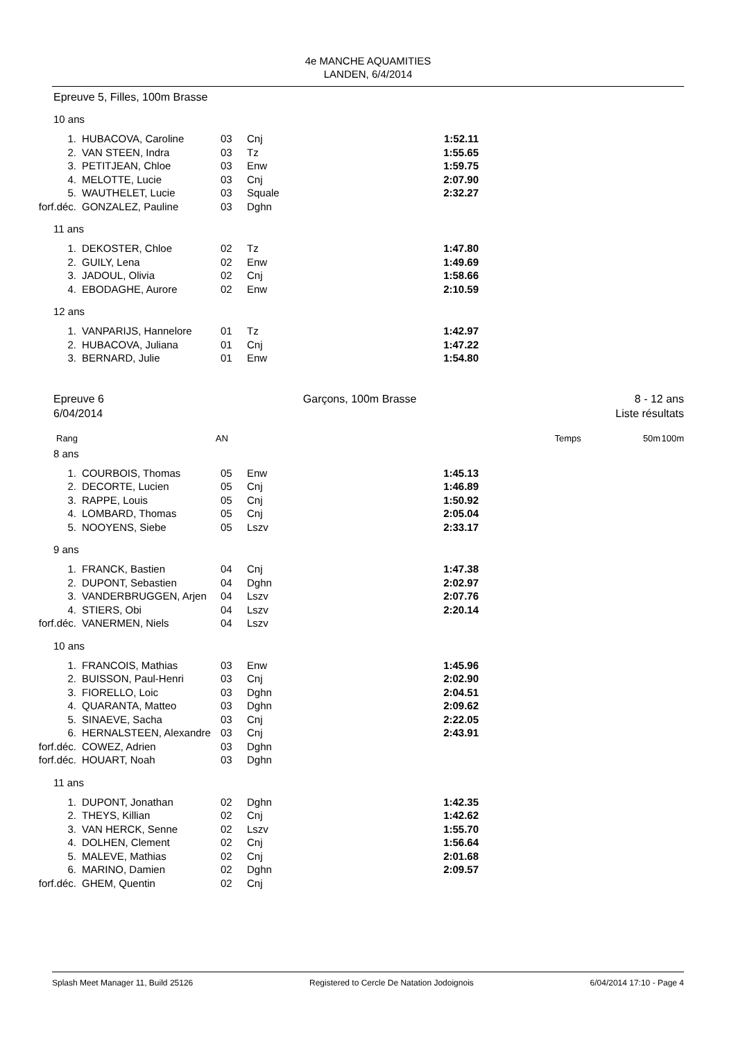4e MANCHE AQUAMITIES
LANDEN, 6/4/2014
Epreuve 5, Filles, 100m Brasse
10 ans
| 1. | HUBACOVA, Caroline | 03 | Cnj | 1:52.11 |
| 2. | VAN STEEN, Indra | 03 | Tz | 1:55.65 |
| 3. | PETITJEAN, Chloe | 03 | Enw | 1:59.75 |
| 4. | MELOTTE, Lucie | 03 | Cnj | 2:07.90 |
| 5. | WAUTHELET, Lucie | 03 | Squale | 2:32.27 |
| forf.déc. | GONZALEZ, Pauline | 03 | Dghn | |
11 ans
| 1. | DEKOSTER, Chloe | 02 | Tz | 1:47.80 |
| 2. | GUILY, Lena | 02 | Enw | 1:49.69 |
| 3. | JADOUL, Olivia | 02 | Cnj | 1:58.66 |
| 4. | EBODAGHE, Aurore | 02 | Enw | 2:10.59 |
12 ans
| 1. | VANPARIJS, Hannelore | 01 | Tz | 1:42.97 |
| 2. | HUBACOVA, Juliana | 01 | Cnj | 1:47.22 |
| 3. | BERNARD, Julie | 01 | Enw | 1:54.80 |
Epreuve 6
6/04/2014
Garçons, 100m Brasse 8 - 12 ans
Liste résultats
Rang AN Temps 50m 100m
8 ans
| 1. | COURBOIS, Thomas | 05 | Enw | 1:45.13 |
| 2. | DECORTE, Lucien | 05 | Cnj | 1:46.89 |
| 3. | RAPPE, Louis | 05 | Cnj | 1:50.92 |
| 4. | LOMBARD, Thomas | 05 | Cnj | 2:05.04 |
| 5. | NOOYENS, Siebe | 05 | Lszv | 2:33.17 |
9 ans
| 1. | FRANCK, Bastien | 04 | Cnj | 1:47.38 |
| 2. | DUPONT, Sebastien | 04 | Dghn | 2:02.97 |
| 3. | VANDERBRUGGEN, Arjen | 04 | Lszv | 2:07.76 |
| 4. | STIERS, Obi | 04 | Lszv | 2:20.14 |
| forf.déc. | VANERMEN, Niels | 04 | Lszv | |
10 ans
| 1. | FRANCOIS, Mathias | 03 | Enw | 1:45.96 |
| 2. | BUISSON, Paul-Henri | 03 | Cnj | 2:02.90 |
| 3. | FIORELLO, Loic | 03 | Dghn | 2:04.51 |
| 4. | QUARANTA, Matteo | 03 | Dghn | 2:09.62 |
| 5. | SINAEVE, Sacha | 03 | Cnj | 2:22.05 |
| 6. | HERNALSTEEN, Alexandre | 03 | Cnj | 2:43.91 |
| forf.déc. | COWEZ, Adrien | 03 | Dghn | |
| forf.déc. | HOUART, Noah | 03 | Dghn | |
11 ans
| 1. | DUPONT, Jonathan | 02 | Dghn | 1:42.35 |
| 2. | THEYS, Killian | 02 | Cnj | 1:42.62 |
| 3. | VAN HERCK, Senne | 02 | Lszv | 1:55.70 |
| 4. | DOLHEN, Clement | 02 | Cnj | 1:56.64 |
| 5. | MALEVE, Mathias | 02 | Cnj | 2:01.68 |
| 6. | MARINO, Damien | 02 | Dghn | 2:09.57 |
| forf.déc. | GHEM, Quentin | 02 | Cnj | |
Splash Meet Manager 11, Build 25126 Registered to Cercle De Natation Jodoignois 6/04/2014 17:10 - Page 4